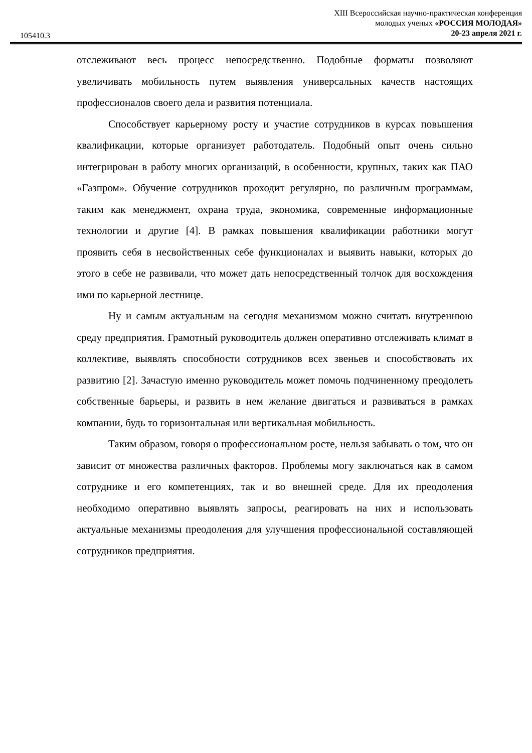XIII Всероссийская научно-практическая конференция
молодых ученых «РОССИЯ МОЛОДАЯ»
20-23 апреля 2021 г.
105410.3
отслеживают весь процесс непосредственно. Подобные форматы позволяют увеличивать мобильность путем выявления универсальных качеств настоящих профессионалов своего дела и развития потенциала.
Способствует карьерному росту и участие сотрудников в курсах повышения квалификации, которые организует работодатель. Подобный опыт очень сильно интегрирован в работу многих организаций, в особенности, крупных, таких как ПАО «Газпром». Обучение сотрудников проходит регулярно, по различным программам, таким как менеджмент, охрана труда, экономика, современные информационные технологии и другие [4]. В рамках повышения квалификации работники могут проявить себя в несвойственных себе функционалах и выявить навыки, которых до этого в себе не развивали, что может дать непосредственный толчок для восхождения ими по карьерной лестнице.
Ну и самым актуальным на сегодня механизмом можно считать внутреннюю среду предприятия. Грамотный руководитель должен оперативно отслеживать климат в коллективе, выявлять способности сотрудников всех звеньев и способствовать их развитию [2]. Зачастую именно руководитель может помочь подчиненному преодолеть собственные барьеры, и развить в нем желание двигаться и развиваться в рамках компании, будь то горизонтальная или вертикальная мобильность.
Таким образом, говоря о профессиональном росте, нельзя забывать о том, что он зависит от множества различных факторов. Проблемы могу заключаться как в самом сотруднике и его компетенциях, так и во внешней среде. Для их преодоления необходимо оперативно выявлять запросы, реагировать на них и использовать актуальные механизмы преодоления для улучшения профессиональной составляющей сотрудников предприятия.